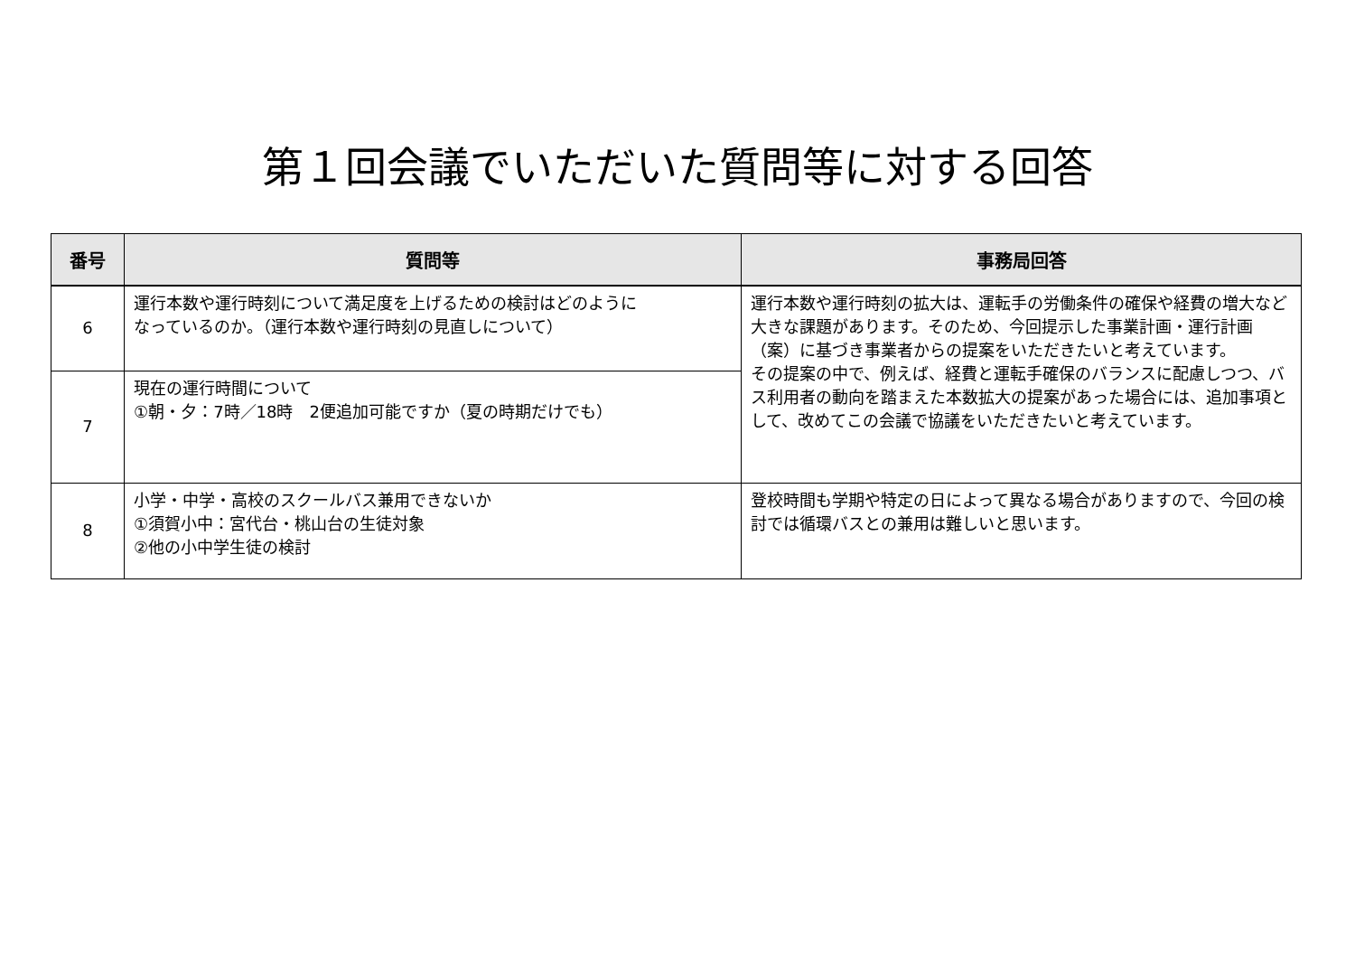第１回会議でいただいた質問等に対する回答
| 番号 | 質問等 | 事務局回答 |
| --- | --- | --- |
| 6 | 運行本数や運行時刻について満足度を上げるための検討はどのように なっているのか。（運行本数や運行時刻の見直しについて） | 運行本数や運行時刻の拡大は、運転手の労働条件の確保や経費の増大など大きな課題があります。そのため、今回提示した事業計画・運行計画（案）に基づき事業者からの提案をいただきたいと考えています。 その提案の中で、例えば、経費と運転手確保のバランスに配慮しつつ、バス利用者の動向を踏まえた本数拡大の提案があった場合には、追加事項として、改めてこの会議で協議をいただきたいと考えています。 |
| 7 | 現在の運行時間について ①朝・夕：7時／18時 2便追加可能ですか（夏の時期だけでも） | |
| 8 | 小学・中学・高校のスクールバス兼用できないか ①須賀小中：宮代台・桃山台の生徒対象 ②他の小中学生徒の検討 | 登校時間も学期や特定の日によって異なる場合がありますので、今回の検討では循環バスとの兼用は難しいと思います。 |